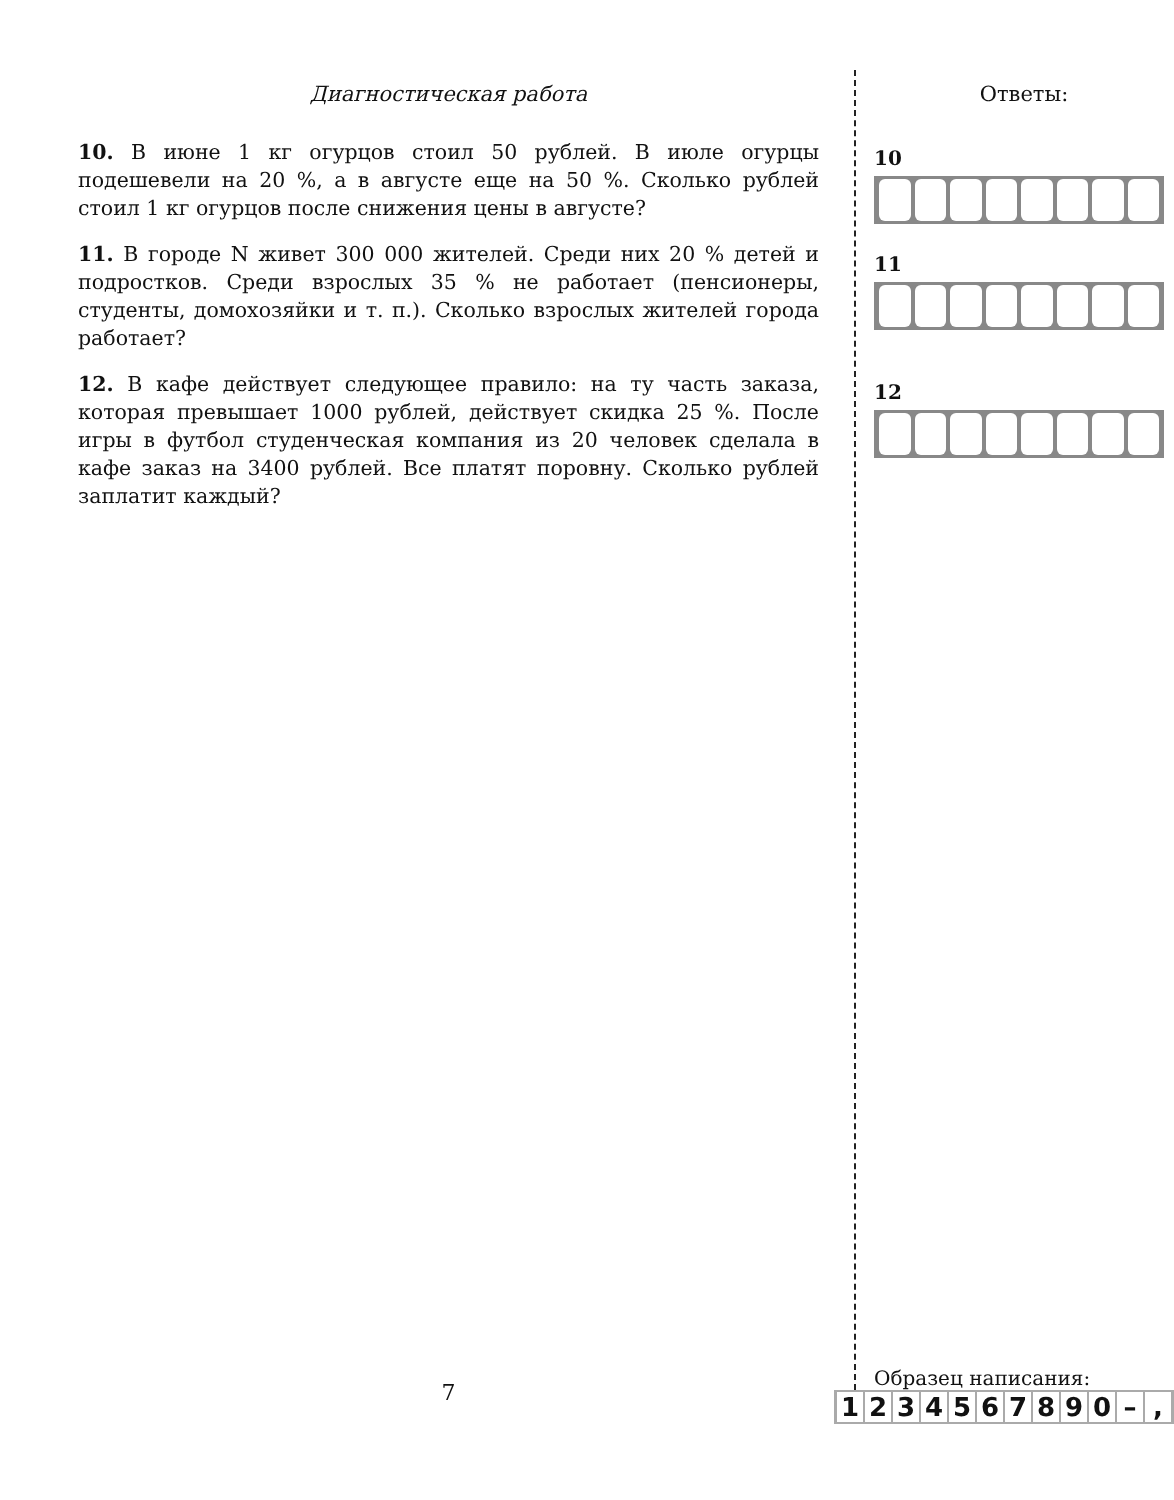Диагностическая работа
10. В июне 1 кг огурцов стоил 50 рублей. В июле огурцы подешевели на 20 %, а в августе еще на 50 %. Сколько рублей стоил 1 кг огурцов после снижения цены в августе?
11. В городе N живет 300 000 жителей. Среди них 20 % детей и подростков. Среди взрослых 35 % не работает (пенсионеры, студенты, домохозяйки и т. п.). Сколько взрослых жителей города работает?
12. В кафе действует следующее правило: на ту часть заказа, которая превышает 1000 рублей, действует скидка 25 %. После игры в футбол студенческая компания из 20 человек сделала в кафе заказ на 3400 рублей. Все платят поровну. Сколько рублей заплатит каждый?
7
Ответы:
10
11
12
Образец написания:
1 2 3 4 5 6 7 8 9 0 – ,